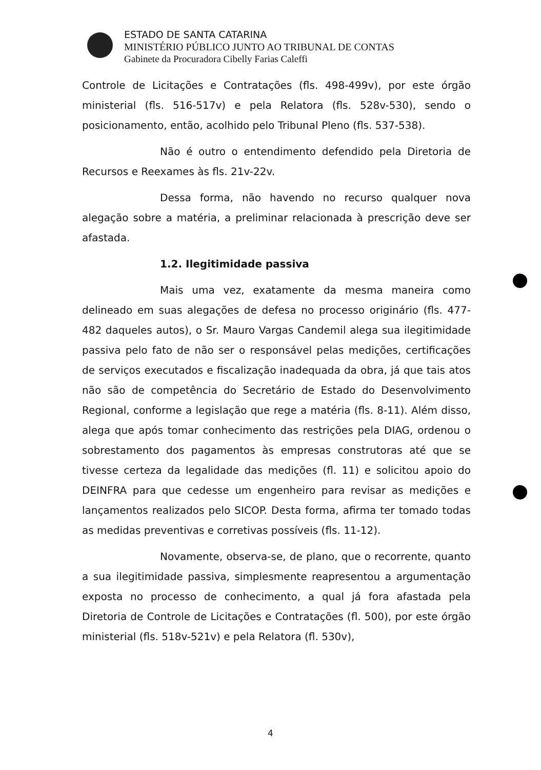ESTADO DE SANTA CATARINA
MINISTÉRIO PÚBLICO JUNTO AO TRIBUNAL DE CONTAS
Gabinete da Procuradora Cibelly Farias Caleffi
Controle de Licitações e Contratações (fls. 498-499v), por este órgão ministerial (fls. 516-517v) e pela Relatora (fls. 528v-530), sendo o posicionamento, então, acolhido pelo Tribunal Pleno (fls. 537-538).
Não é outro o entendimento defendido pela Diretoria de Recursos e Reexames às fls. 21v-22v.
Dessa forma, não havendo no recurso qualquer nova alegação sobre a matéria, a preliminar relacionada à prescrição deve ser afastada.
1.2. Ilegitimidade passiva
Mais uma vez, exatamente da mesma maneira como delineado em suas alegações de defesa no processo originário (fls. 477-482 daqueles autos), o Sr. Mauro Vargas Candemil alega sua ilegitimidade passiva pelo fato de não ser o responsável pelas medições, certificações de serviços executados e fiscalização inadequada da obra, já que tais atos não são de competência do Secretário de Estado do Desenvolvimento Regional, conforme a legislação que rege a matéria (fls. 8-11). Além disso, alega que após tomar conhecimento das restrições pela DIAG, ordenou o sobrestamento dos pagamentos às empresas construtoras até que se tivesse certeza da legalidade das medições (fl. 11) e solicitou apoio do DEINFRA para que cedesse um engenheiro para revisar as medições e lançamentos realizados pelo SICOP. Desta forma, afirma ter tomado todas as medidas preventivas e corretivas possíveis (fls. 11-12).
Novamente, observa-se, de plano, que o recorrente, quanto a sua ilegitimidade passiva, simplesmente reapresentou a argumentação exposta no processo de conhecimento, a qual já fora afastada pela Diretoria de Controle de Licitações e Contratações (fl. 500), por este órgão ministerial (fls. 518v-521v) e pela Relatora (fl. 530v),
4